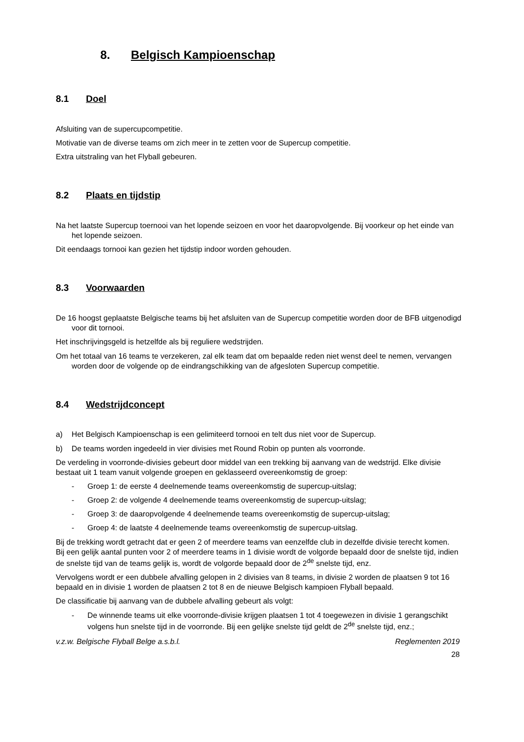8. Belgisch Kampioenschap
8.1 Doel
Afsluiting van de supercupcompetitie.
Motivatie van de diverse teams om zich meer in te zetten voor de Supercup competitie.
Extra uitstraling van het Flyball gebeuren.
8.2 Plaats en tijdstip
Na het laatste Supercup toernooi van het lopende seizoen en voor het daaropvolgende. Bij voorkeur op het einde van het lopende seizoen.
Dit eendaags tornooi kan gezien het tijdstip indoor worden gehouden.
8.3 Voorwaarden
De 16 hoogst geplaatste Belgische teams bij het afsluiten van de Supercup competitie worden door de BFB uitgenodigd voor dit tornooi.
Het inschrijvingsgeld is hetzelfde als bij reguliere wedstrijden.
Om het totaal van 16 teams te verzekeren, zal elk team dat om bepaalde reden niet wenst deel te nemen, vervangen worden door de volgende op de eindrangschikking van de afgesloten Supercup competitie.
8.4 Wedstrijdconcept
a) Het Belgisch Kampioenschap is een gelimiteerd tornooi en telt dus niet voor de Supercup.
b) De teams worden ingedeeld in vier divisies met Round Robin op punten als voorronde.
De verdeling in voorronde-divisies gebeurt door middel van een trekking bij aanvang van de wedstrijd. Elke divisie bestaat uit 1 team vanuit volgende groepen en geklasseerd overeenkomstig de groep:
- Groep 1: de eerste 4 deelnemende teams overeenkomstig de supercup-uitslag;
- Groep 2: de volgende 4 deelnemende teams overeenkomstig de supercup-uitslag;
- Groep 3: de daaropvolgende 4 deelnemende teams overeenkomstig de supercup-uitslag;
- Groep 4: de laatste 4 deelnemende teams overeenkomstig de supercup-uitslag.
Bij de trekking wordt getracht dat er geen 2 of meerdere teams van eenzelfde club in dezelfde divisie terecht komen.
Bij een gelijk aantal punten voor 2 of meerdere teams in 1 divisie wordt de volgorde bepaald door de snelste tijd, indien de snelste tijd van de teams gelijk is, wordt de volgorde bepaald door de 2<sup>de</sup> snelste tijd, enz.
Vervolgens wordt er een dubbele afvalling gelopen in 2 divisies van 8 teams, in divisie 2 worden de plaatsen 9 tot 16 bepaald en in divisie 1 worden de plaatsen 2 tot 8 en de nieuwe Belgisch kampioen Flyball bepaald.
De classificatie bij aanvang van de dubbele afvalling gebeurt als volgt:
- De winnende teams uit elke voorronde-divisie krijgen plaatsen 1 tot 4 toegewezen in divisie 1 gerangschikt volgens hun snelste tijd in de voorronde. Bij een gelijke snelste tijd geldt de 2<sup>de</sup> snelste tijd, enz.;
v.z.w. Belgische Flyball Belge a.s.b.l. Reglementen 2019
28